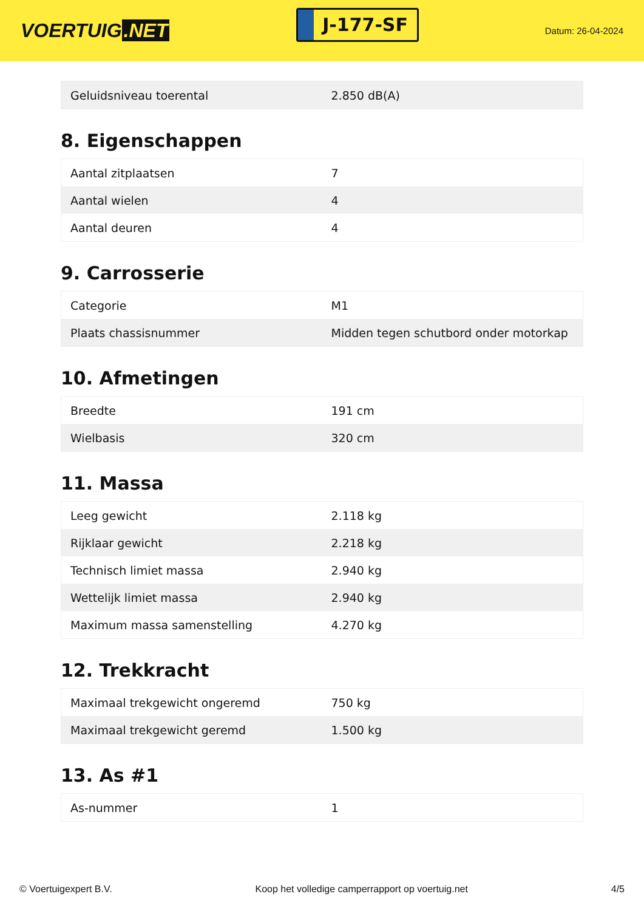VOERTUIG.NET
J-177-SF
Datum: 26-04-2024
| Geluidsniveau toerental | 2.850 dB(A) |
8. Eigenschappen
| Aantal zitplaatsen | 7 |
| Aantal wielen | 4 |
| Aantal deuren | 4 |
9. Carrosserie
| Categorie | M1 |
| Plaats chassisnummer | Midden tegen schutbord onder motorkap |
10. Afmetingen
| Breedte | 191 cm |
| Wielbasis | 320 cm |
11. Massa
| Leeg gewicht | 2.118 kg |
| Rijklaar gewicht | 2.218 kg |
| Technisch limiet massa | 2.940 kg |
| Wettelijk limiet massa | 2.940 kg |
| Maximum massa samenstelling | 4.270 kg |
12. Trekkracht
| Maximaal trekgewicht ongeremd | 750 kg |
| Maximaal trekgewicht geremd | 1.500 kg |
13. As #1
| As-nummer | 1 |
© Voertuigexpert B.V. Koop het volledige camperrapport op voertuig.net 4/5